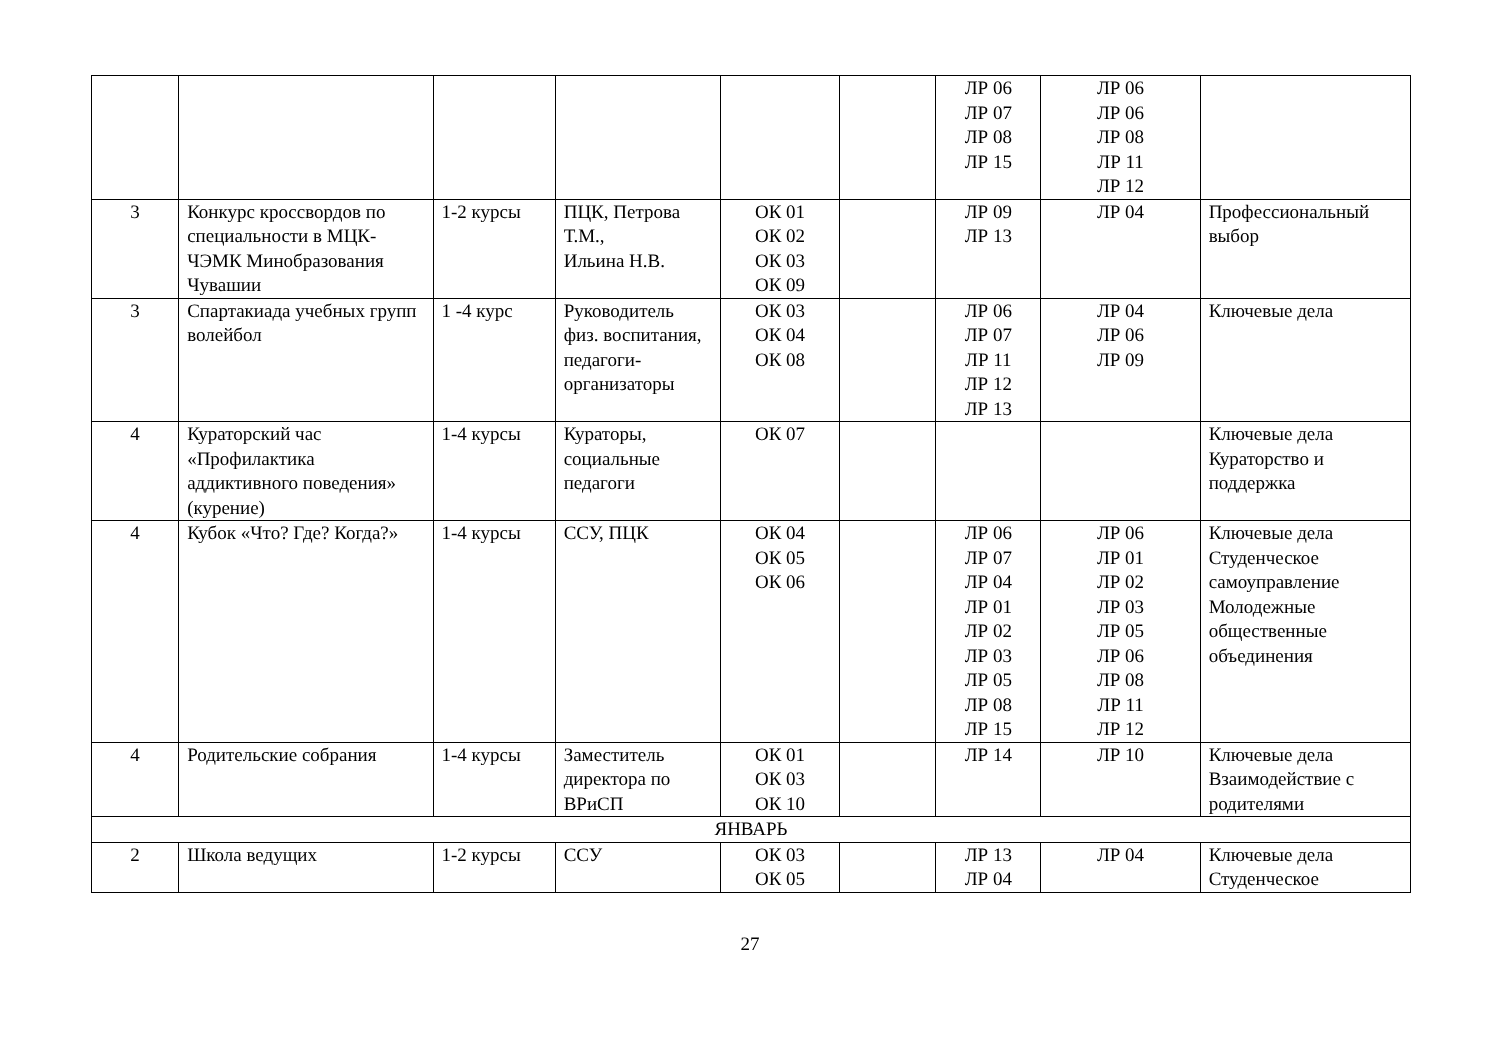| | | | | | | ЛР 06 ЛР 07 ЛР 08 ЛР 15 | ЛР 06 ЛР 06 ЛР 08 ЛР 11 ЛР 12 | |
| 3 | Конкурс кроссвордов по специальности в МЦК-ЧЭМК Минобразования Чувашии | 1-2 курсы | ПЦК, Петрова Т.М., Ильина Н.В. | ОК 01 ОК 02 ОК 03 ОК 09 | | ЛР 09 ЛР 13 | ЛР 04 | Профессиональный выбор |
| 3 | Спартакиада учебных групп волейбол | 1 -4 курс | Руководитель физ. воспитания, педагоги-организаторы | ОК 03 ОК 04 ОК 08 | | ЛР 06 ЛР 07 ЛР 11 ЛР 12 ЛР 13 | ЛР 04 ЛР 06 ЛР 09 | Ключевые дела |
| 4 | Кураторский час «Профилактика аддиктивного поведения» (курение) | 1-4 курсы | Кураторы, социальные педагоги | ОК 07 | | | | Ключевые дела Кураторство и поддержка |
| 4 | Кубок «Что? Где? Когда?» | 1-4 курсы | ССУ, ПЦК | ОК 04 ОК 05 ОК 06 | | ЛР 06 ЛР 07 ЛР 04 ЛР 01 ЛР 02 ЛР 03 ЛР 05 ЛР 08 ЛР 15 | ЛР 06 ЛР 01 ЛР 02 ЛР 03 ЛР 05 ЛР 06 ЛР 08 ЛР 11 ЛР 12 | Ключевые дела Студенческое самоуправление Молодежные общественные объединения |
| 4 | Родительские собрания | 1-4 курсы | Заместитель директора по ВРиСП | ОК 01 ОК 03 ОК 10 | | ЛР 14 | ЛР 10 | Ключевые дела Взаимодействие с родителями |
| ЯНВАРЬ | | | | | | | | |
| 2 | Школа ведущих | 1-2 курсы | ССУ | ОК 03 ОК 05 | | ЛР 13 ЛР 04 | ЛР 04 | Ключевые дела Студенческое |
27